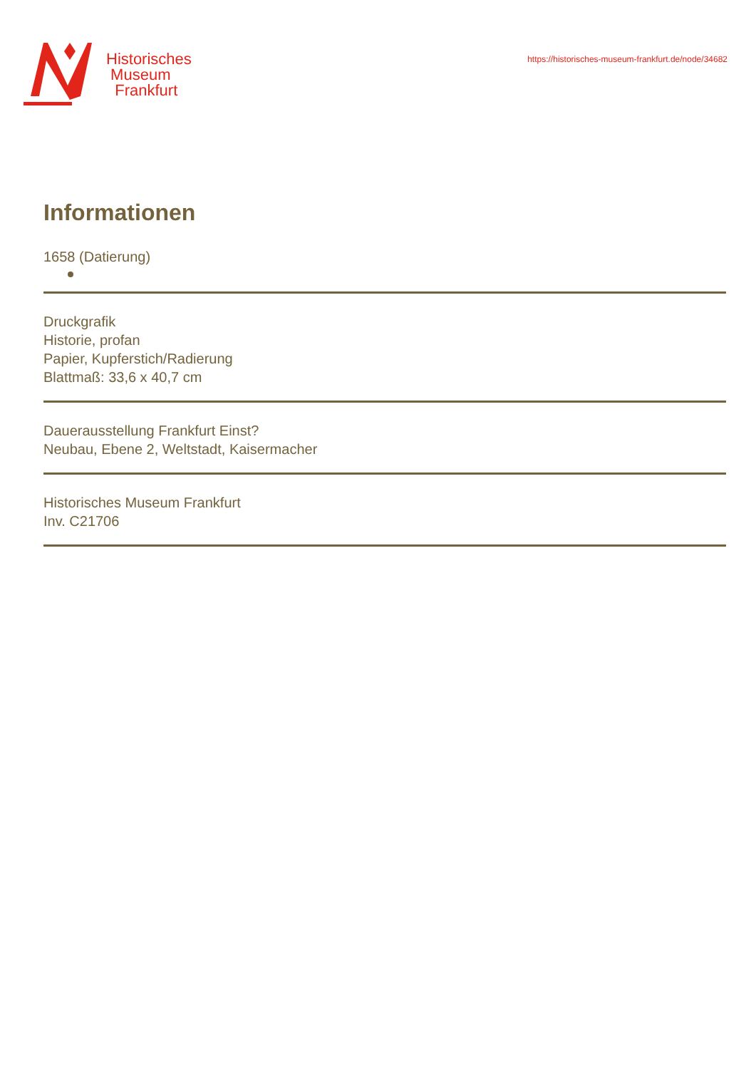Historisches
Museum
Frankfurt
https://historisches-museum-frankfurt.de/node/34682
Informationen
1658 (Datierung)
Druckgrafik
Historie, profan
Papier, Kupferstich/Radierung
Blattmaß: 33,6 x 40,7 cm
Dauerausstellung Frankfurt Einst?
Neubau, Ebene 2, Weltstadt, Kaisermacher
Historisches Museum Frankfurt
Inv. C21706